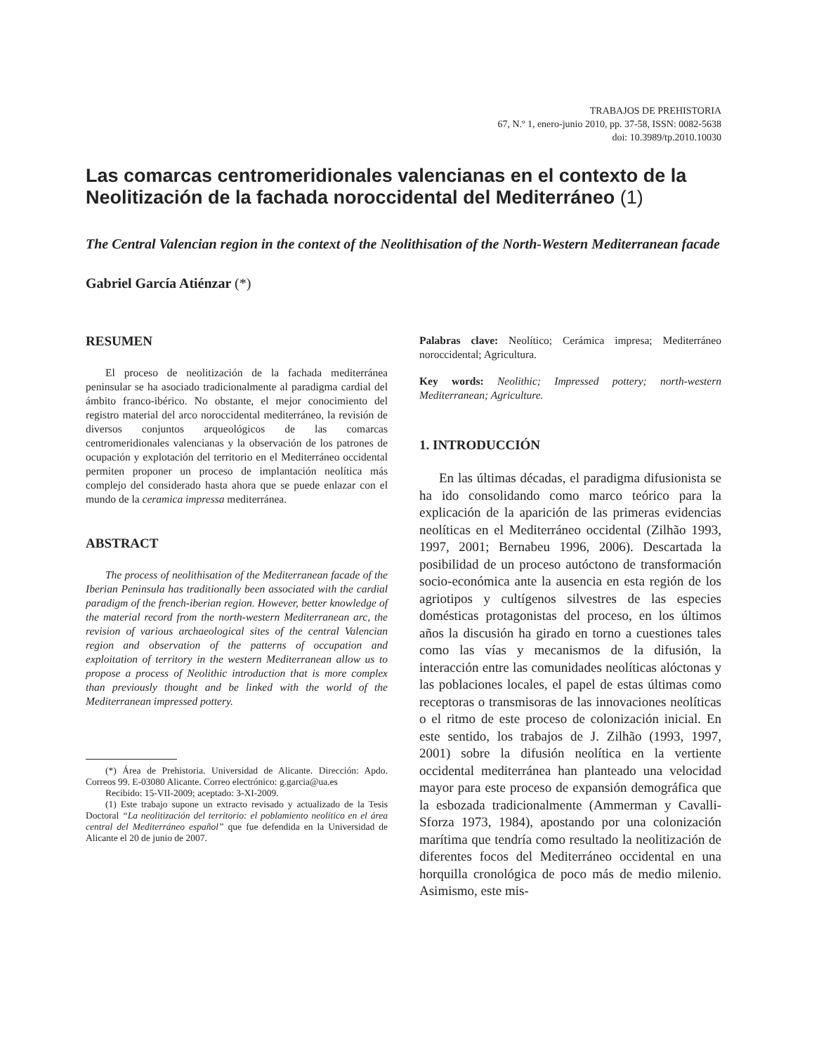TRABAJOS DE PREHISTORIA
67, N.º 1, enero-junio 2010, pp. 37-58, ISSN: 0082-5638
doi: 10.3989/tp.2010.10030
Las comarcas centromeridionales valencianas en el contexto de la Neolitización de la fachada noroccidental del Mediterráneo (1)
The Central Valencian region in the context of the Neolithisation of the North-Western Mediterranean facade
Gabriel García Atiénzar (*)
RESUMEN
El proceso de neolitización de la fachada mediterránea peninsular se ha asociado tradicionalmente al paradigma cardial del ámbito franco-ibérico. No obstante, el mejor conocimiento del registro material del arco noroccidental mediterráneo, la revisión de diversos conjuntos arqueológicos de las comarcas centromeridionales valencianas y la observación de los patrones de ocupación y explotación del territorio en el Mediterráneo occidental permiten proponer un proceso de implantación neolítica más complejo del considerado hasta ahora que se puede enlazar con el mundo de la ceramica impressa mediterránea.
ABSTRACT
The process of neolithisation of the Mediterranean facade of the Iberian Peninsula has traditionally been associated with the cardial paradigm of the french-iberian region. However, better knowledge of the material record from the north-western Mediterranean arc, the revision of various archaeological sites of the central Valencian region and observation of the patterns of occupation and exploitation of territory in the western Mediterranean allow us to propose a process of Neolithic introduction that is more complex than previously thought and be linked with the world of the Mediterranean impressed pottery.
(*) Área de Prehistoria. Universidad de Alicante. Dirección: Apdo. Correos 99. E-03080 Alicante. Correo electrónico: g.garcia@ua.es
Recibido: 15-VII-2009; aceptado: 3-XI-2009.
(1) Este trabajo supone un extracto revisado y actualizado de la Tesis Doctoral “La neolitización del territorio: el poblamiento neolítico en el área central del Mediterráneo español” que fue defendida en la Universidad de Alicante el 20 de junio de 2007.
Palabras clave: Neolítico; Cerámica impresa; Mediterráneo noroccidental; Agricultura.
Key words: Neolithic; Impressed pottery; north-western Mediterranean; Agriculture.
1. INTRODUCCIÓN
En las últimas décadas, el paradigma difusionista se ha ido consolidando como marco teórico para la explicación de la aparición de las primeras evidencias neolíticas en el Mediterráneo occidental (Zilhão 1993, 1997, 2001; Bernabeu 1996, 2006). Descartada la posibilidad de un proceso autóctono de transformación socio-económica ante la ausencia en esta región de los agriotipos y cultígenos silvestres de las especies domésticas protagonistas del proceso, en los últimos años la discusión ha girado en torno a cuestiones tales como las vías y mecanismos de la difusión, la interacción entre las comunidades neolíticas alóctonas y las poblaciones locales, el papel de estas últimas como receptoras o transmisoras de las innovaciones neolíticas o el ritmo de este proceso de colonización inicial. En este sentido, los trabajos de J. Zilhão (1993, 1997, 2001) sobre la difusión neolítica en la vertiente occidental mediterránea han planteado una velocidad mayor para este proceso de expansión demográfica que la esbozada tradicionalmente (Ammerman y Cavalli-Sforza 1973, 1984), apostando por una colonización marítima que tendría como resultado la neolitización de diferentes focos del Mediterráneo occidental en una horquilla cronológica de poco más de medio milenio. Asimismo, este mis-